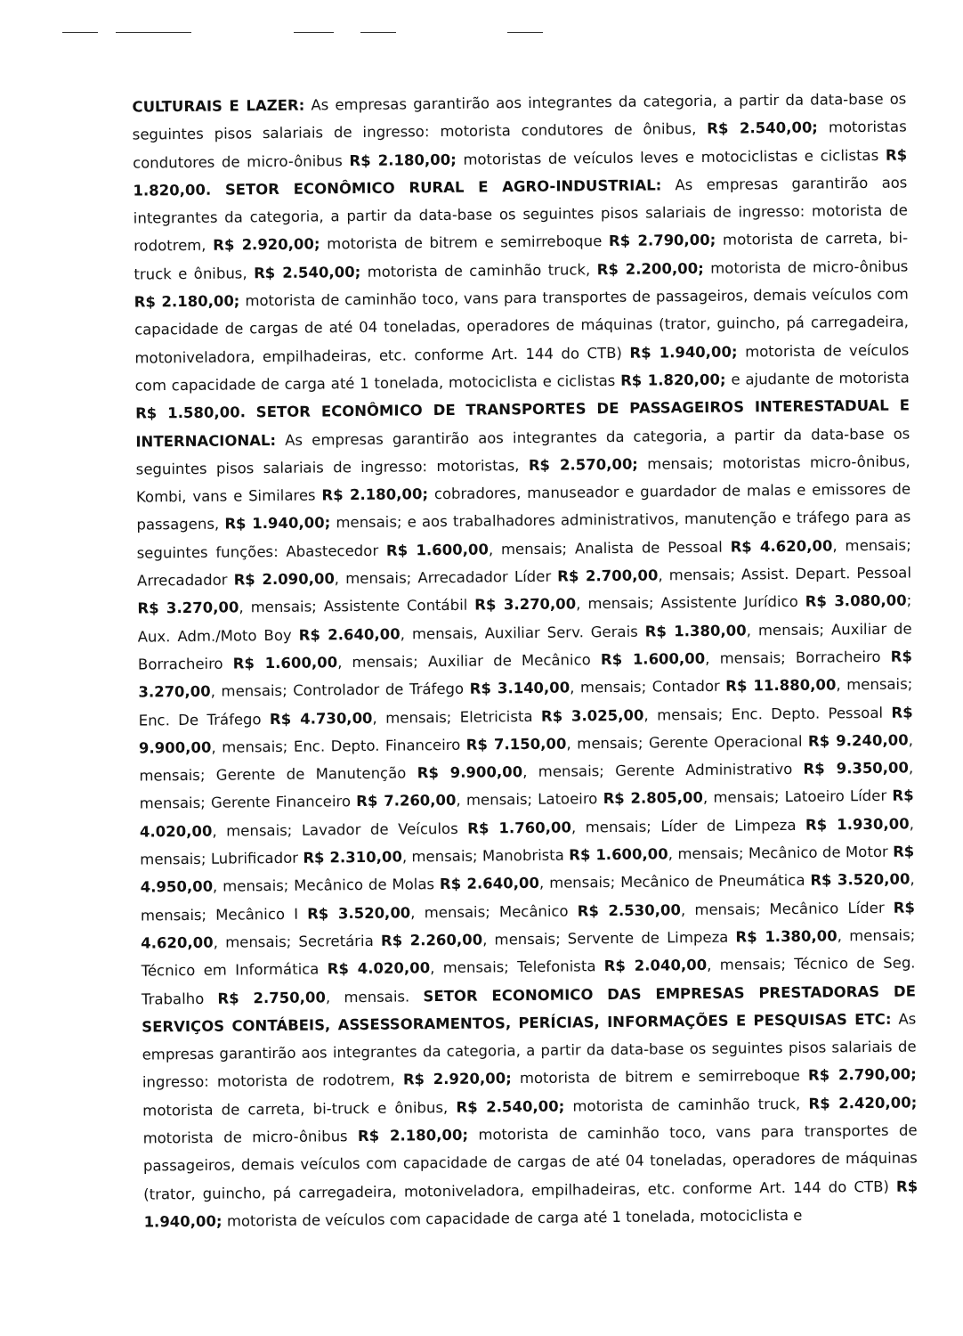CULTURAIS E LAZER: As empresas garantirão aos integrantes da categoria, a partir da data-base os seguintes pisos salariais de ingresso: motorista condutores de ônibus, R$ 2.540,00; motoristas condutores de micro-ônibus R$ 2.180,00; motoristas de veículos leves e motociclistas e ciclistas R$ 1.820,00. SETOR ECONÔMICO RURAL E AGRO-INDUSTRIAL: As empresas garantirão aos integrantes da categoria, a partir da data-base os seguintes pisos salariais de ingresso: motorista de rodotrem, R$ 2.920,00; motorista de bitrem e semirreboque R$ 2.790,00; motorista de carreta, bi-truck e ônibus, R$ 2.540,00; motorista de caminhão truck, R$ 2.200,00; motorista de micro-ônibus R$ 2.180,00; motorista de caminhão toco, vans para transportes de passageiros, demais veículos com capacidade de cargas de até 04 toneladas, operadores de máquinas (trator, guincho, pá carregadeira, motoniveladora, empilhadeiras, etc. conforme Art. 144 do CTB) R$ 1.940,00; motorista de veículos com capacidade de carga até 1 tonelada, motociclista e ciclistas R$ 1.820,00; e ajudante de motorista R$ 1.580,00. SETOR ECONÔMICO DE TRANSPORTES DE PASSAGEIROS INTERESTADUAL E INTERNACIONAL: As empresas garantirão aos integrantes da categoria, a partir da data-base os seguintes pisos salariais de ingresso: motoristas, R$ 2.570,00; mensais; motoristas micro-ônibus, Kombi, vans e Similares R$ 2.180,00; cobradores, manuseador e guardador de malas e emissores de passagens, R$ 1.940,00; mensais; e aos trabalhadores administrativos, manutenção e tráfego para as seguintes funções: Abastecedor R$ 1.600,00, mensais; Analista de Pessoal R$ 4.620,00, mensais; Arrecadador R$ 2.090,00, mensais; Arrecadador Líder R$ 2.700,00, mensais; Assist. Depart. Pessoal R$ 3.270,00, mensais; Assistente Contábil R$ 3.270,00, mensais; Assistente Jurídico R$ 3.080,00; Aux. Adm./Moto Boy R$ 2.640,00, mensais, Auxiliar Serv. Gerais R$ 1.380,00, mensais; Auxiliar de Borracheiro R$ 1.600,00, mensais; Auxiliar de Mecânico R$ 1.600,00, mensais; Borracheiro R$ 3.270,00, mensais; Controlador de Tráfego R$ 3.140,00, mensais; Contador R$ 11.880,00, mensais; Enc. De Tráfego R$ 4.730,00, mensais; Eletricista R$ 3.025,00, mensais; Enc. Depto. Pessoal R$ 9.900,00, mensais; Enc. Depto. Financeiro R$ 7.150,00, mensais; Gerente Operacional R$ 9.240,00, mensais; Gerente de Manutenção R$ 9.900,00, mensais; Gerente Administrativo R$ 9.350,00, mensais; Gerente Financeiro R$ 7.260,00, mensais; Latoeiro R$ 2.805,00, mensais; Latoeiro Líder R$ 4.020,00, mensais; Lavador de Veículos R$ 1.760,00, mensais; Líder de Limpeza R$ 1.930,00, mensais; Lubrificador R$ 2.310,00, mensais; Manobrista R$ 1.600,00, mensais; Mecânico de Motor R$ 4.950,00, mensais; Mecânico de Molas R$ 2.640,00, mensais; Mecânico de Pneumática R$ 3.520,00, mensais; Mecânico I R$ 3.520,00, mensais; Mecânico R$ 2.530,00, mensais; Mecânico Líder R$ 4.620,00, mensais; Secretária R$ 2.260,00, mensais; Servente de Limpeza R$ 1.380,00, mensais; Técnico em Informática R$ 4.020,00, mensais; Telefonista R$ 2.040,00, mensais; Técnico de Seg. Trabalho R$ 2.750,00, mensais. SETOR ECONOMICO DAS EMPRESAS PRESTADORAS DE SERVIÇOS CONTÁBEIS, ASSESSORAMENTOS, PERÍCIAS, INFORMAÇÕES E PESQUISAS ETC: As empresas garantirão aos integrantes da categoria, a partir da data-base os seguintes pisos salariais de ingresso: motorista de rodotrem, R$ 2.920,00; motorista de bitrem e semirreboque R$ 2.790,00; motorista de carreta, bi-truck e ônibus, R$ 2.540,00; motorista de caminhão truck, R$ 2.420,00; motorista de micro-ônibus R$ 2.180,00; motorista de caminhão toco, vans para transportes de passageiros, demais veículos com capacidade de cargas de até 04 toneladas, operadores de máquinas (trator, guincho, pá carregadeira, motoniveladora, empilhadeiras, etc. conforme Art. 144 do CTB) R$ 1.940,00; motorista de veículos com capacidade de carga até 1 tonelada, motociclista e